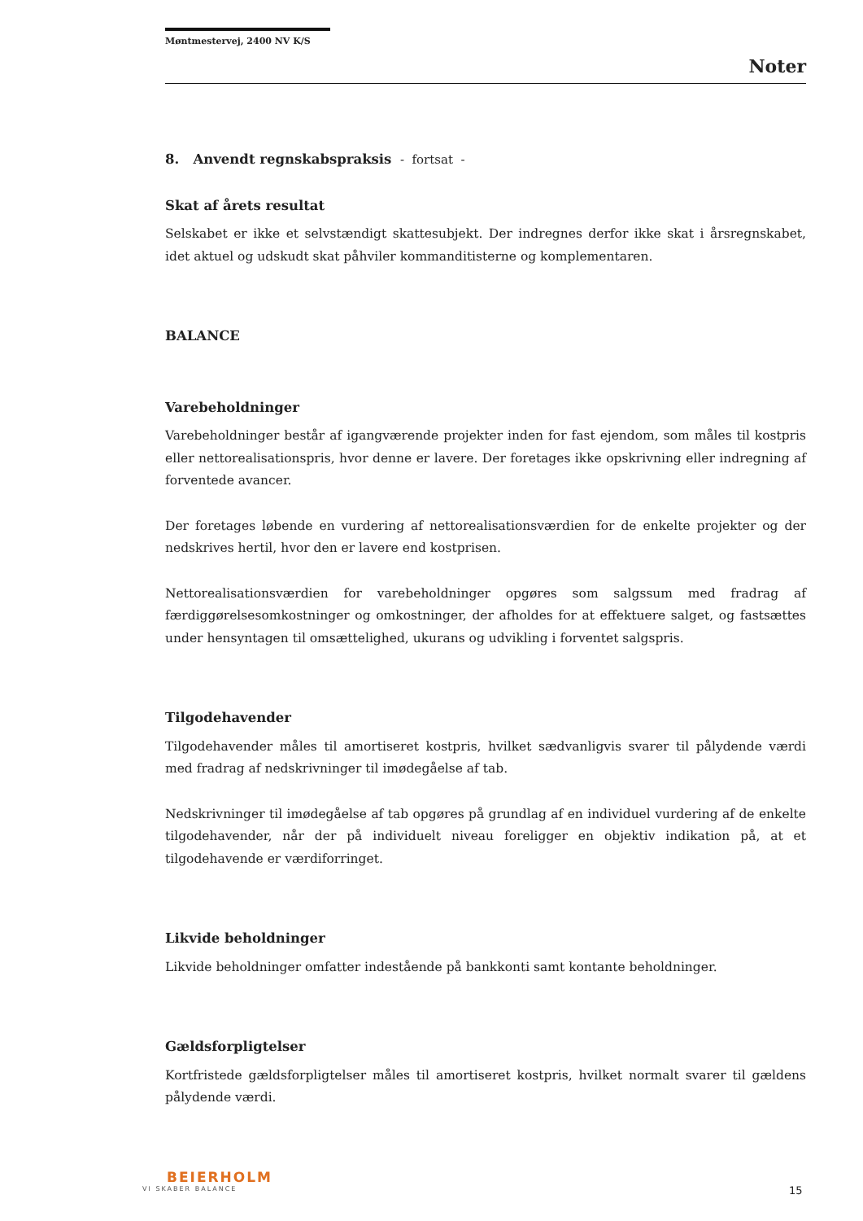Møntmestervej, 2400 NV K/S
Noter
8. Anvendt regnskabspraksis - fortsat -
Skat af årets resultat
Selskabet er ikke et selvstændigt skattesubjekt. Der indregnes derfor ikke skat i årsregnskabet, idet aktuel og udskudt skat påhviler kommanditisterne og komplementaren.
BALANCE
Varebeholdninger
Varebeholdninger består af igangværende projekter inden for fast ejendom, som måles til kostpris eller nettorealisationspris, hvor denne er lavere. Der foretages ikke opskrivning eller indregning af forventede avancer.
Der foretages løbende en vurdering af nettorealisationsværdien for de enkelte projekter og der nedskrives hertil, hvor den er lavere end kostprisen.
Nettorealisationsværdien for varebeholdninger opgøres som salgssum med fradrag af færdiggørelsesomkostninger og omkostninger, der afholdes for at effektuere salget, og fastsættes under hensyntagen til omsættelighed, ukurans og udvikling i forventet salgspris.
Tilgodehavender
Tilgodehavender måles til amortiseret kostpris, hvilket sædvanligvis svarer til pålydende værdi med fradrag af nedskrivninger til imødegåelse af tab.
Nedskrivninger til imødegåelse af tab opgøres på grundlag af en individuel vurdering af de enkelte tilgodehavender, når der på individuelt niveau foreligger en objektiv indikation på, at et tilgodehavende er værdiforringet.
Likvide beholdninger
Likvide beholdninger omfatter indestående på bankkonti samt kontante beholdninger.
Gældsforpligtelser
Kortfristede gældsforpligtelser måles til amortiseret kostpris, hvilket normalt svarer til gældens pålydende værdi.
BEIERHOLM
VI SKABER BALANCE
15